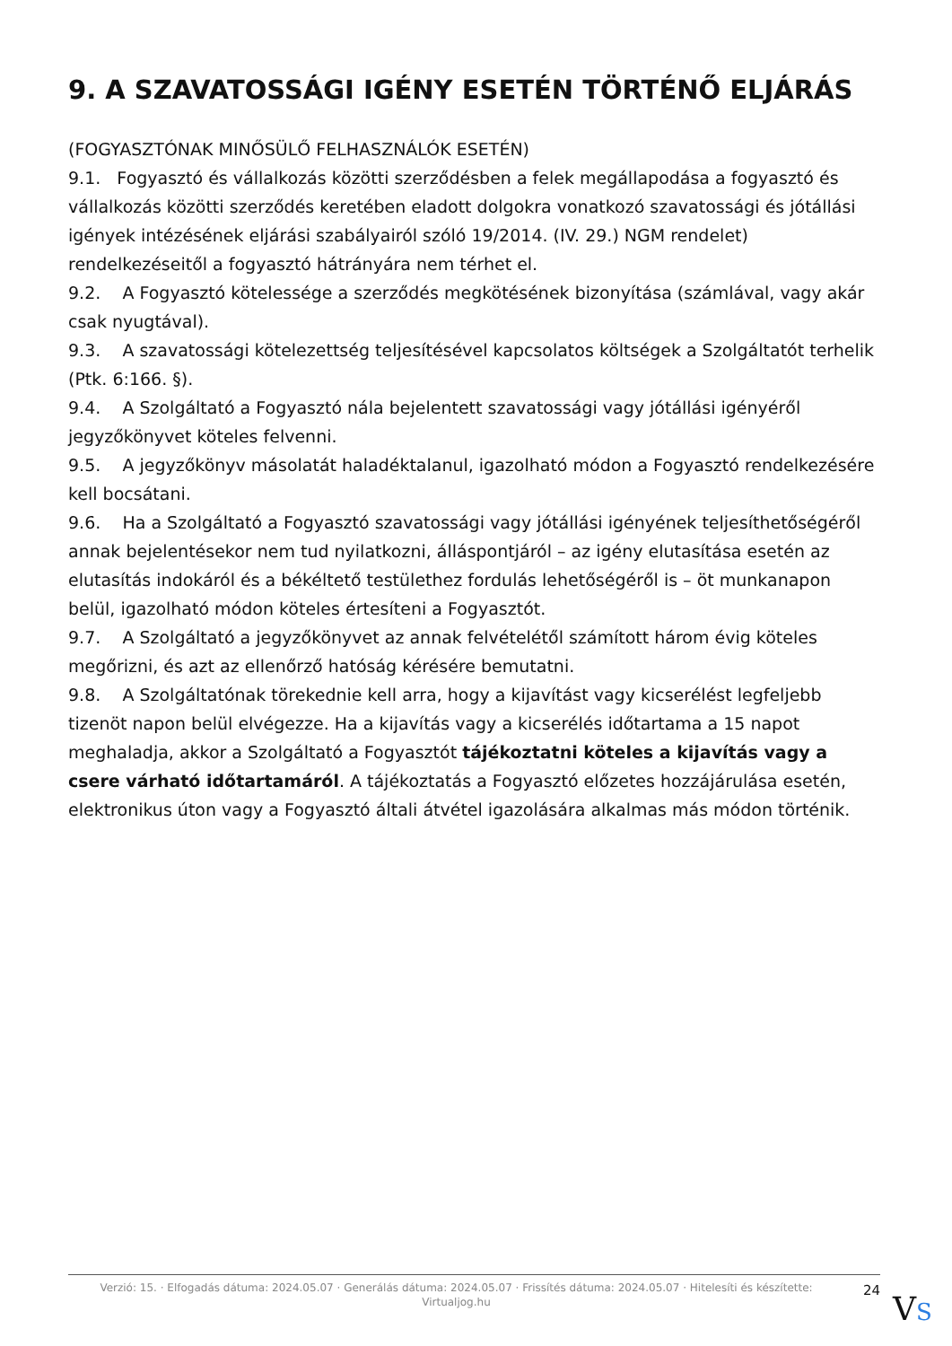9. A SZAVATOSSÁGI IGÉNY ESETÉN TÖRTÉNŐ ELJÁRÁS
(FOGYASZTÓNAK MINŐSÜLŐ FELHASZNÁLÓK ESETÉN)
9.1. Fogyasztó és vállalkozás közötti szerződésben a felek megállapodása a fogyasztó és vállalkozás közötti szerződés keretében eladott dolgokra vonatkozó szavatossági és jótállási igények intézésének eljárási szabályairól szóló 19/2014. (IV. 29.) NGM rendelet) rendelkezéseitől a fogyasztó hátrányára nem térhet el.
9.2. A Fogyasztó kötelessége a szerződés megkötésének bizonyítása (számlával, vagy akár csak nyugtával).
9.3. A szavatossági kötelezettség teljesítésével kapcsolatos költségek a Szolgáltatót terhelik (Ptk. 6:166. §).
9.4. A Szolgáltató a Fogyasztó nála bejelentett szavatossági vagy jótállási igényéről jegyzőkönyvet köteles felvenni.
9.5. A jegyzőkönyv másolatát haladéktalanul, igazolható módon a Fogyasztó rendelkezésére kell bocsátani.
9.6. Ha a Szolgáltató a Fogyasztó szavatossági vagy jótállási igényének teljesíthetőségéről annak bejelentésekor nem tud nyilatkozni, álláspontjáról – az igény elutasítása esetén az elutasítás indokáról és a békéltető testülethez fordulás lehetőségéről is – öt munkanapon belül, igazolható módon köteles értesíteni a Fogyasztót.
9.7. A Szolgáltató a jegyzőkönyvet az annak felvételétől számított három évig köteles megőrizni, és azt az ellenőrző hatóság kérésére bemutatni.
9.8. A Szolgáltatónak törekednie kell arra, hogy a kijavítást vagy kicserélést legfeljebb tizenöt napon belül elvégezze. Ha a kijavítás vagy a kicserélés időtartama a 15 napot meghaladja, akkor a Szolgáltató a Fogyasztót tájékoztatni köteles a kijavítás vagy a csere várható időtartamáról. A tájékoztatás a Fogyasztó előzetes hozzájárulása esetén, elektronikus úton vagy a Fogyasztó általi átvétel igazolására alkalmas más módon történik.
Verzió: 15. · Elfogadás dátuma: 2024.05.07 · Generálás dátuma: 2024.05.07 · Frissítés dátuma: 2024.05.07 · Hitelesíti és készítette: Virtualjog.hu
24
VS